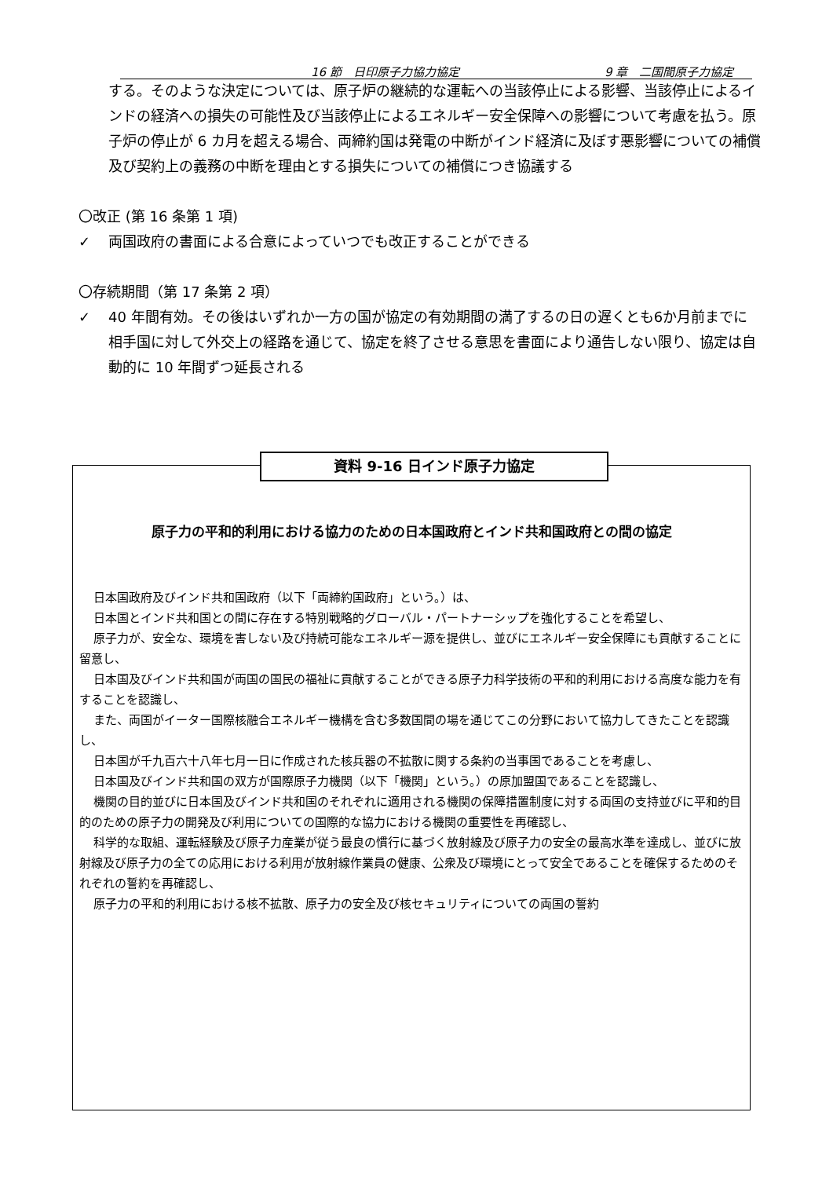16 節　日印原子力協力協定 9 章　二国間原子力協定
する。そのような決定については、原子炉の継続的な運転への当該停止による影響、当該停止によるインドの経済への損失の可能性及び当該停止によるエネルギー安全保障への影響について考慮を払う。原子炉の停止が 6 カ月を超える場合、両締約国は発電の中断がインド経済に及ぼす悪影響についての補償及び契約上の義務の中断を理由とする損失についての補償につき協議する
〇改正 (第 16 条第 1 項)
✓ 両国政府の書面による合意によっていつでも改正することができる
〇存続期間（第 17 条第 2 項）
✓ 40 年間有効。その後はいずれか一方の国が協定の有効期間の満了するの日の遅くとも6か月前までに相手国に対して外交上の経路を通じて、協定を終了させる意思を書面により通告しない限り、協定は自動的に 10 年間ずつ延長される
資料 9-16 日インド原子力協定
原子力の平和的利用における協力のための日本国政府とインド共和国政府との間の協定
日本国政府及びインド共和国政府（以下「両締約国政府」という。）は、
日本国とインド共和国との間に存在する特別戦略的グローバル・パートナーシップを強化することを希望し、
原子力が、安全な、環境を害しない及び持続可能なエネルギー源を提供し、並びにエネルギー安全保障にも貢献することに留意し、
日本国及びインド共和国が両国の国民の福祉に貢献することができる原子力科学技術の平和的利用における高度な能力を有することを認識し、
また、両国がイーター国際核融合エネルギー機構を含む多数国間の場を通じてこの分野において協力してきたことを認識し、
日本国が千九百六十八年七月一日に作成された核兵器の不拡散に関する条約の当事国であることを考慮し、
日本国及びインド共和国の双方が国際原子力機関（以下「機関」という。）の原加盟国であることを認識し、
機関の目的並びに日本国及びインド共和国のそれぞれに適用される機関の保障措置制度に対する両国の支持並びに平和的目的のための原子力の開発及び利用についての国際的な協力における機関の重要性を再確認し、
科学的な取組、運転経験及び原子力産業が従う最良の慣行に基づく放射線及び原子力の安全の最高水準を達成し、並びに放射線及び原子力の全ての応用における利用が放射線作業員の健康、公衆及び環境にとって安全であることを確保するためのそれぞれの誓約を再確認し、
原子力の平和的利用における核不拡散、原子力の安全及び核セキュリティについての両国の誓約